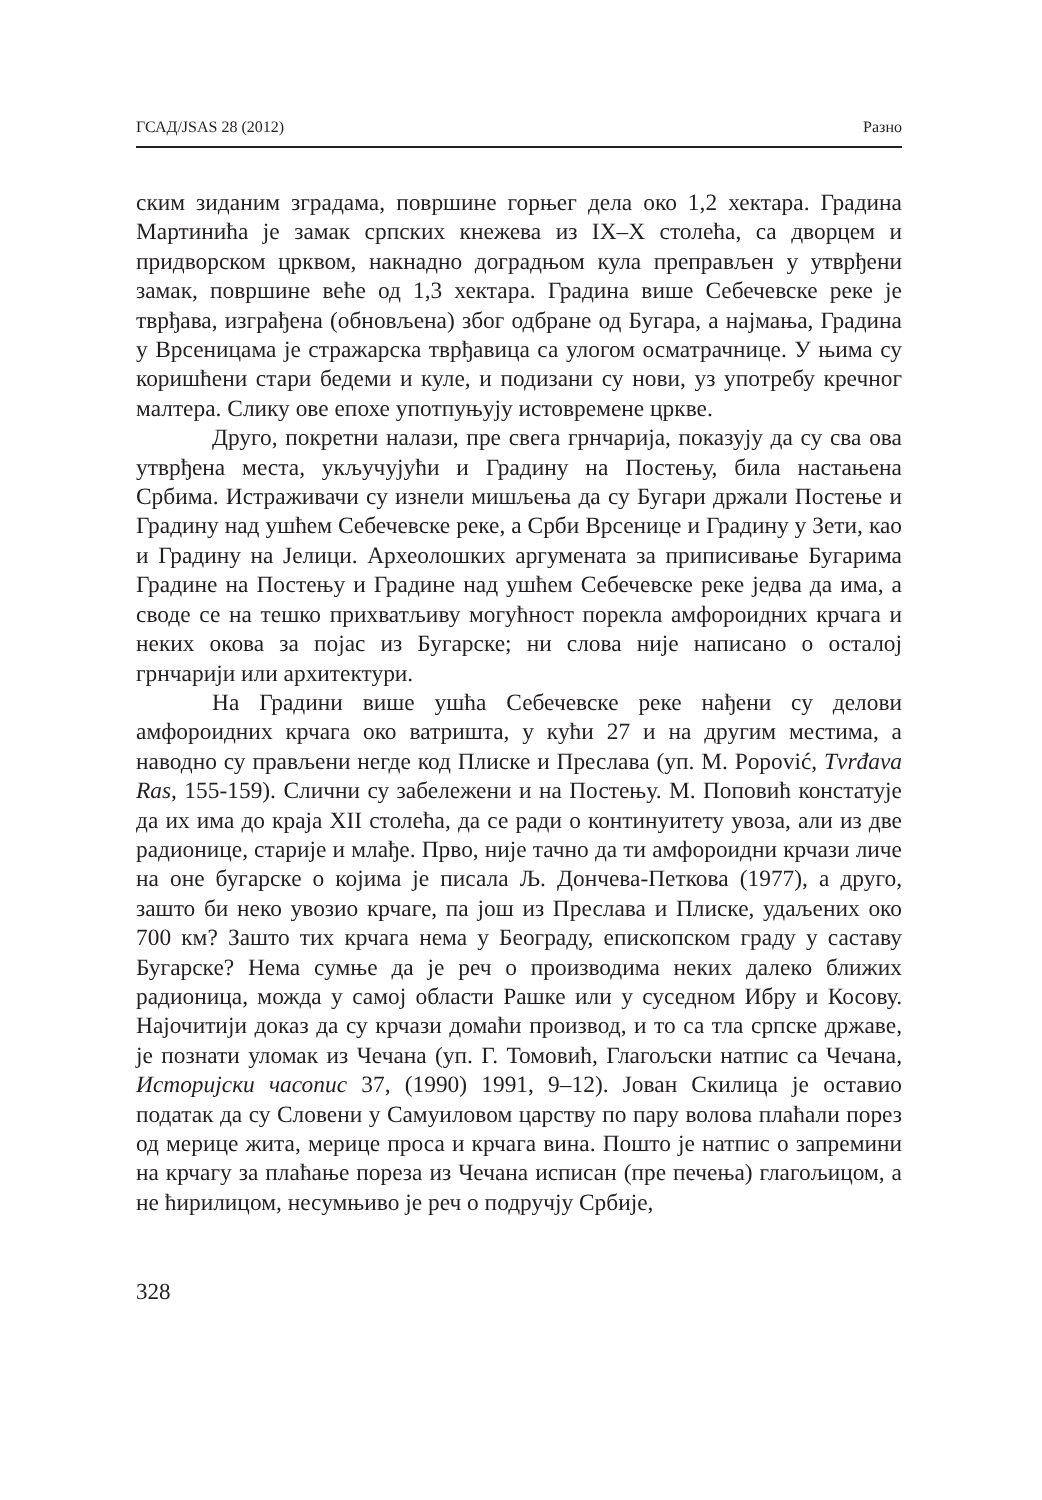ГСАД/JSAS 28 (2012) Разно
ским зиданим зградама, површине горњег дела око 1,2 хектара. Градина Мартинића је замак српских кнежева из IX–X столећа, са дворцем и придворском црквом, накнадно доградњом кула преправљен у утврђени замак, површине веће од 1,3 хектара. Градина више Себечевске реке је тврђава, изграђена (обновљена) због одбране од Бугара, а најмања, Градина у Врсеницама је стражарска тврђавица са улогом осматрачнице. У њима су коришћени стари бедеми и куле, и подизани су нови, уз употребу кречног малтера. Слику ове епохе употпуњују истовремене цркве.
Друго, покретни налази, пре свега грнчарија, показују да су сва ова утврђена места, укључујући и Градину на Постењу, била настањена Србима. Истраживачи су изнели мишљења да су Бугари држали Постење и Градину над ушћем Себечевске реке, а Срби Врсенице и Градину у Зети, као и Градину на Јелици. Археолошких аргумената за приписивање Бугарима Градине на Постењу и Градине над ушћем Себечевске реке једва да има, а своде се на тешко прихватљиву могућност порекла амфороидних крчага и неких окова за појас из Бугарске; ни слова није написано о осталој грнчарији или архитектури.
На Градини више ушћа Себечевске реке нађени су делови амфороидних крчага око ватришта, у кући 27 и на другим местима, а наводно су прављени негде код Плиске и Преслава (уп. M. Popović, Tvrđava Ras, 155-159). Слични су забележени и на Постењу. М. Поповић констатује да их има до краја XII столећа, да се ради о континуитету увоза, али из две радионице, старије и млађе. Прво, није тачно да ти амфороидни крчази личе на оне бугарске о којима је писала Љ. Дончева-Петкова (1977), а друго, зашто би неко увозио крчаге, па још из Преслава и Плиске, удаљених око 700 км? Зашто тих крчага нема у Београду, епископском граду у саставу Бугарске? Нема сумње да је реч о производима неких далеко ближих радионица, можда у самој области Рашке или у суседном Ибру и Косову. Најочитији доказ да су крчази домаћи производ, и то са тла српске државе, је познати уломак из Чечана (уп. Г. Томовић, Глагољски натпис са Чечана, Историјски часопис 37, (1990) 1991, 9–12). Јован Скилица је оставио податак да су Словени у Самуиловом царству по пару волова плаћали порез од мерице жита, мерице проса и крчага вина. Пошто је натпис о запремини на крчагу за плаћање пореза из Чечана исписан (пре печења) глагољицом, а не ћирилицом, несумњиво је реч о подручју Србије,
328